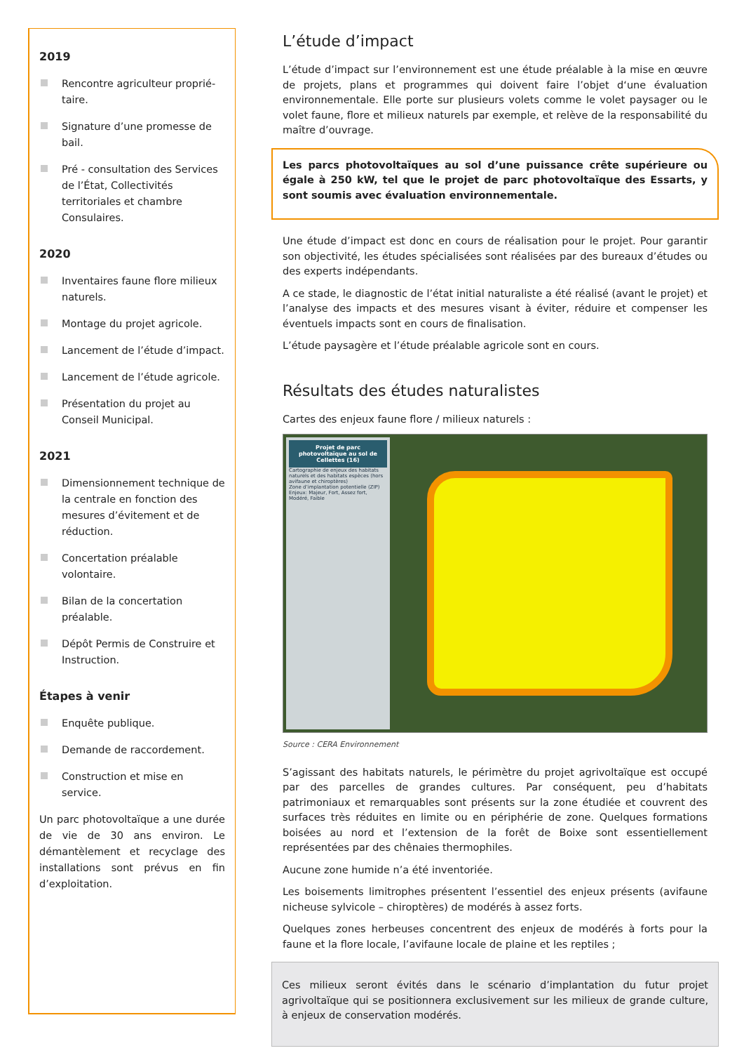2019
Rencontre agriculteur proprié-taire.
Signature d’une promesse de bail.
Pré - consultation des Services de l’État, Collectivités territoriales et chambre Consulaires.
2020
Inventaires faune flore milieux naturels.
Montage du projet agricole.
Lancement de l’étude d’impact.
Lancement de l’étude agricole.
Présentation du projet au Conseil Municipal.
2021
Dimensionnement technique de la centrale en fonction des mesures d’évitement et de réduction.
Concertation préalable volontaire.
Bilan de la concertation préalable.
Dépôt Permis de Construire et Instruction.
Étapes à venir
Enquête publique.
Demande de raccordement.
Construction et mise en service.
Un parc photovoltaïque a une durée de vie de 30 ans environ. Le démantèlement et recyclage des installations sont prévus en fin d’exploitation.
L’étude d’impact
L’étude d’impact sur l’environnement est une étude préalable à la mise en œuvre de projets, plans et programmes qui doivent faire l’objet d‘une évaluation environnementale. Elle porte sur plusieurs volets comme le volet paysager ou le volet faune, flore et milieux naturels par exemple, et relève de la responsabilité du maître d’ouvrage.
Les parcs photovoltaïques au sol d’une puissance crête supérieure ou égale à 250 kW, tel que le projet de parc photovoltaïque des Essarts, y sont soumis avec évaluation environnementale.
Une étude d’impact est donc en cours de réalisation pour le projet. Pour garantir son objectivité, les études spécialisées sont réalisées par des bureaux d’études ou des experts indépendants.
A ce stade, le diagnostic de l’état initial naturaliste a été réalisé (avant le projet) et l’analyse des impacts et des mesures visant à éviter, réduire et compenser les éventuels impacts sont en cours de finalisation.
L’étude paysagère et l’étude préalable agricole sont en cours.
Résultats des études naturalistes
Cartes des enjeux faune flore / milieux naturels :
Projet de parc photovoltaïque au sol de Cellettes (16)
Cartographie de enjeux des habitats naturels et des habitats espèces (hors avifaune et chiroptères)
Zone d’implantation potentielle (ZIP)
Enjeux: Majeur, Fort, Assez fort, Modéré, Faible
Source : CERA Environnement
S’agissant des habitats naturels, le périmètre du projet agrivoltaïque est occupé par des parcelles de grandes cultures. Par conséquent, peu d’habitats patrimoniaux et remarquables sont présents sur la zone étudiée et couvrent des surfaces très réduites en limite ou en périphérie de zone. Quelques formations boisées au nord et l’extension de la forêt de Boixe sont essentiellement représentées par des chênaies thermophiles.
Aucune zone humide n’a été inventoriée.
Les boisements limitrophes présentent l’essentiel des enjeux présents (avifaune nicheuse sylvicole – chiroptères) de modérés à assez forts.
Quelques zones herbeuses concentrent des enjeux de modérés à forts pour la faune et la flore locale, l’avifaune locale de plaine et les reptiles ;
Ces milieux seront évités dans le scénario d’implantation du futur projet agrivoltaïque qui se positionnera exclusivement sur les milieux de grande culture, à enjeux de conservation modérés.